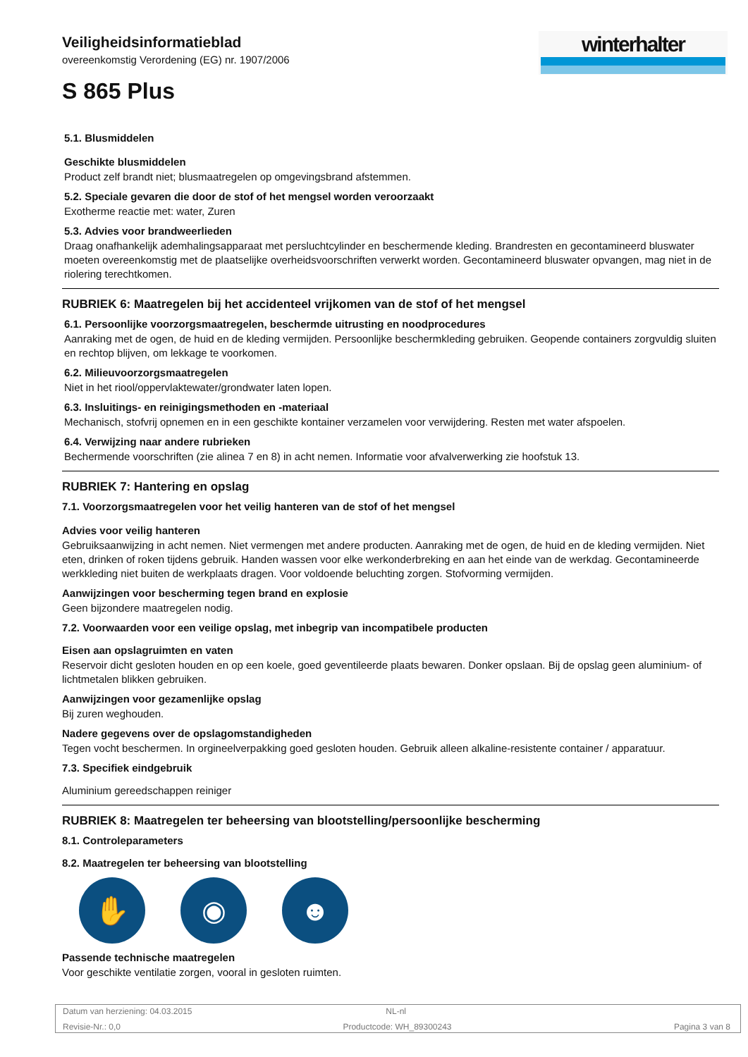Veiligheidsinformatieblad
overeenkomstig Verordening (EG) nr. 1907/2006
S 865 Plus
winterhalter
5.1. Blusmiddelen
Geschikte blusmiddelen
Product zelf brandt niet; blusmaatregelen op omgevingsbrand afstemmen.
5.2. Speciale gevaren die door de stof of het mengsel worden veroorzaakt
Exotherme reactie met: water, Zuren
5.3. Advies voor brandweerlieden
Draag onafhankelijk ademhalingsapparaat met persluchtcylinder en beschermende kleding. Brandresten en gecontamineerd bluswater moeten overeenkomstig met de plaatselijke overheidsvoorschriften verwerkt worden. Gecontamineerd bluswater opvangen, mag niet in de riolering terechtkomen.
RUBRIEK 6: Maatregelen bij het accidenteel vrijkomen van de stof of het mengsel
6.1. Persoonlijke voorzorgsmaatregelen, beschermde uitrusting en noodprocedures
Aanraking met de ogen, de huid en de kleding vermijden. Persoonlijke beschermkleding gebruiken. Geopende containers zorgvuldig sluiten en rechtop blijven, om lekkage te voorkomen.
6.2. Milieuvoorzorgsmaatregelen
Niet in het riool/oppervlaktewater/grondwater laten lopen.
6.3. Insluitings- en reinigingsmethoden en -materiaal
Mechanisch, stofvrij opnemen en in een geschikte kontainer verzamelen voor verwijdering. Resten met water afspoelen.
6.4. Verwijzing naar andere rubrieken
Bechermende voorschriften (zie alinea 7 en 8) in acht nemen. Informatie voor afvalverwerking zie hoofstuk 13.
RUBRIEK 7: Hantering en opslag
7.1. Voorzorgsmaatregelen voor het veilig hanteren van de stof of het mengsel
Advies voor veilig hanteren
Gebruiksaanwijzing in acht nemen. Niet vermengen met andere producten. Aanraking met de ogen, de huid en de kleding vermijden. Niet eten, drinken of roken tijdens gebruik. Handen wassen voor elke werkonderbreking en aan het einde van de werkdag. Gecontamineerde werkkleding niet buiten de werkplaats dragen. Voor voldoende beluchting zorgen. Stofvorming vermijden.
Aanwijzingen voor bescherming tegen brand en explosie
Geen bijzondere maatregelen nodig.
7.2. Voorwaarden voor een veilige opslag, met inbegrip van incompatibele producten
Eisen aan opslagruimten en vaten
Reservoir dicht gesloten houden en op een koele, goed geventileerde plaats bewaren. Donker opslaan. Bij de opslag geen aluminium- of lichtmetalen blikken gebruiken.
Aanwijzingen voor gezamenlijke opslag
Bij zuren weghouden.
Nadere gegevens over de opslagomstandigheden
Tegen vocht beschermen. In orgineelverpakking goed gesloten houden. Gebruik alleen alkaline-resistente container / apparatuur.
7.3. Specifiek eindgebruik
Aluminium gereedschappen reiniger
RUBRIEK 8: Maatregelen ter beheersing van blootstelling/persoonlijke bescherming
8.1. Controleparameters
8.2. Maatregelen ter beheersing van blootstelling
✋ ◉ ☻
Passende technische maatregelen
Voor geschikte ventilatie zorgen, vooral in gesloten ruimten.
Datum van herziening: 04.03.2015 NL-nl
Revisie-Nr.: 0,0 Productcode: WH_89300243 Pagina 3 van 8